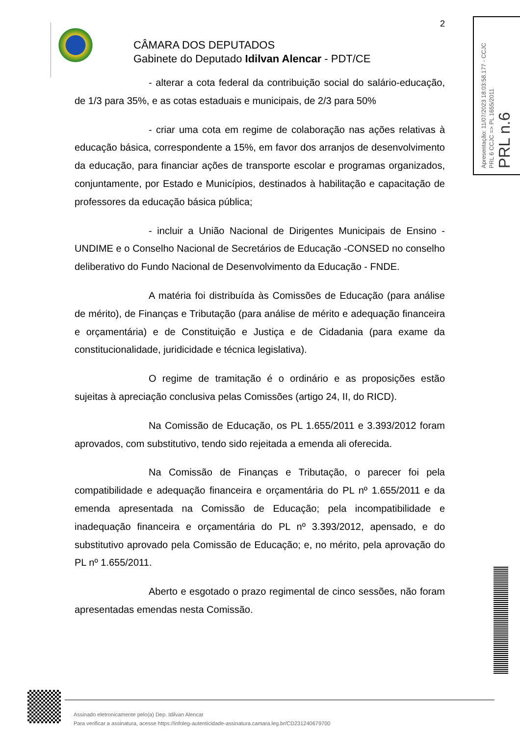2
CÂMARA DOS DEPUTADOS
Gabinete do Deputado Idilvan Alencar - PDT/CE
- alterar a cota federal da contribuição social do salário-educação, de 1/3 para 35%, e as cotas estaduais e municipais, de 2/3 para 50%
- criar uma cota em regime de colaboração nas ações relativas à educação básica, correspondente a 15%, em favor dos arranjos de desenvolvimento da educação, para financiar ações de transporte escolar e programas organizados, conjuntamente, por Estado e Municípios, destinados à habilitação e capacitação de professores da educação básica pública;
- incluir a União Nacional de Dirigentes Municipais de Ensino - UNDIME e o Conselho Nacional de Secretários de Educação -CONSED no conselho deliberativo do Fundo Nacional de Desenvolvimento da Educação - FNDE.
A matéria foi distribuída às Comissões de Educação (para análise de mérito), de Finanças e Tributação (para análise de mérito e adequação financeira e orçamentária) e de Constituição e Justiça e de Cidadania (para exame da constitucionalidade, juridicidade e técnica legislativa).
O regime de tramitação é o ordinário e as proposições estão sujeitas à apreciação conclusiva pelas Comissões (artigo 24, II, do RICD).
Na Comissão de Educação, os PL 1.655/2011 e 3.393/2012 foram aprovados, com substitutivo, tendo sido rejeitada a emenda ali oferecida.
Na Comissão de Finanças e Tributação, o parecer foi pela compatibilidade e adequação financeira e orçamentária do PL nº 1.655/2011 e da emenda apresentada na Comissão de Educação; pela incompatibilidade e inadequação financeira e orçamentária do PL nº 3.393/2012, apensado, e do substitutivo aprovado pela Comissão de Educação; e, no mérito, pela aprovação do PL nº 1.655/2011.
Aberto e esgotado o prazo regimental de cinco sessões, não foram apresentadas emendas nesta Comissão.
Apresentação: 11/07/2023 18:03:58.177 - CCJC
PRL 6 CCJC => PL 1655/2011
PRL n.6
Assinado eletronicamente pelo(a) Dep. Idilvan Alencar
Para verificar a assinatura, acesse https://infoleg-autenticidade-assinatura.camara.leg.br/CD231240679700